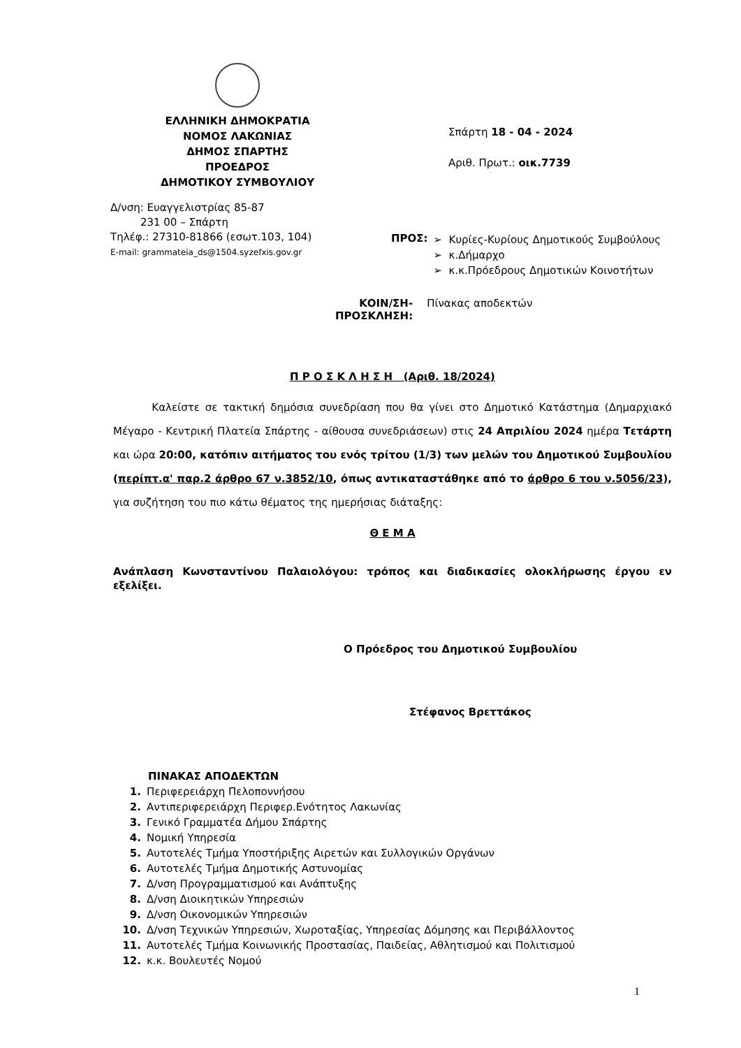ΕΛΛΗΝΙΚΗ ΔΗΜΟΚΡΑΤΙΑ
ΝΟΜΟΣ ΛΑΚΩΝΙΑΣ
ΔΗΜΟΣ ΣΠΑΡΤΗΣ
ΠΡΟΕΔΡΟΣ
ΔΗΜΟΤΙΚΟΥ ΣΥΜΒΟΥΛΙΟΥ
Σπάρτη 18 - 04 - 2024
Αριθ. Πρωτ.: οικ.7739
Δ/νση: Ευαγγελιστρίας 85-87
231 00 – Σπάρτη
Τηλέφ.: 27310-81866 (εσωτ.103, 104)
E-mail: grammateia_ds@1504.syzefxis.gov.gr
ΠΡΟΣ:
Κυρίες-Κυρίους Δημοτικούς Συμβούλους
κ.Δήμαρχο
κ.κ.Πρόεδρους Δημοτικών Κοινοτήτων
ΚΟΙΝ/ΣΗ-
ΠΡΟΣΚΛΗΣΗ: Πίνακας αποδεκτών
Π Ρ Ο Σ Κ Λ Η Σ Η (Αριθ. 18/2024)
Καλείστε σε τακτική δημόσια συνεδρίαση που θα γίνει στο Δημοτικό Κατάστημα (Δημαρχιακό Μέγαρο - Κεντρική Πλατεία Σπάρτης - αίθουσα συνεδριάσεων) στις 24 Απριλίου 2024 ημέρα Τετάρτη και ώρα 20:00, κατόπιν αιτήματος του ενός τρίτου (1/3) των μελών του Δημοτικού Συμβουλίου (περίπτ.α' παρ.2 άρθρο 67 ν.3852/10, όπως αντικαταστάθηκε από το άρθρο 6 του ν.5056/23), για συζήτηση του πιο κάτω θέματος της ημερήσιας διάταξης:
Θ Ε Μ Α
Ανάπλαση Κωνσταντίνου Παλαιολόγου: τρόπος και διαδικασίες ολοκλήρωσης έργου εν εξελίξει.
Ο Πρόεδρος του Δημοτικού Συμβουλίου
Στέφανος Βρεττάκος
ΠΙΝΑΚΑΣ ΑΠΟΔΕΚΤΩΝ
1. Περιφερειάρχη Πελοποννήσου
2. Αντιπεριφερειάρχη Περιφερ.Ενότητος Λακωνίας
3. Γενικό Γραμματέα Δήμου Σπάρτης
4. Νομική Υπηρεσία
5. Αυτοτελές Τμήμα Υποστήριξης Αιρετών και Συλλογικών Οργάνων
6. Αυτοτελές Τμήμα Δημοτικής Αστυνομίας
7. Δ/νση Προγραμματισμού και Ανάπτυξης
8. Δ/νση Διοικητικών Υπηρεσιών
9. Δ/νση Οικονομικών Υπηρεσιών
10. Δ/νση Τεχνικών Υπηρεσιών, Χωροταξίας, Υπηρεσίας Δόμησης και Περιβάλλοντος
11. Αυτοτελές Τμήμα Κοινωνικής Προστασίας, Παιδείας, Αθλητισμού και Πολιτισμού
12. κ.κ. Βουλευτές Νομού
1